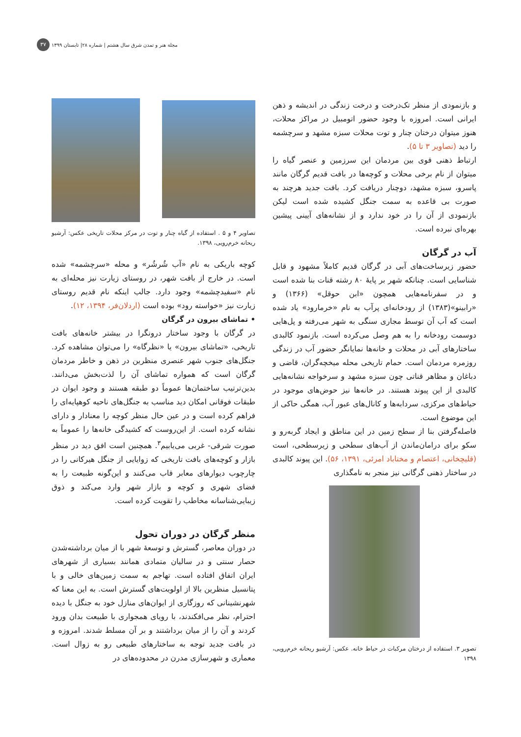مجلة هنر و تمدن شرق سال هشتم | شماره ۲۸| تابستان ۱۳۹۹ ۳۷
و بازنمودی از منظر تک‌درخت و درخت زندگی در اندیشه و ذهن ایرانی است. امروزه با وجود حضور اتومبیل در مراکز محلات، هنوز میتوان درختان چنار و توت محلات سبزه مشهد و سرچشمه را دید (تصاویر ۳ تا ۵).
ارتباط ذهنی قوی بین مردمان این سرزمین و عنصر گیاه را میتوان از نام برخی محلات و کوچه‌ها در بافت قدیم گرگان مانند پاسرو، سبزه مشهد، دوچنار دریافت کرد. بافت جدید هرچند به صورت بی قاعده به سمت جنگل کشیده شده است لیکن بازنمودی از آن را در خود ندارد و از نشانه‌های آیینی پیشین بهره‌ای نبرده است.
آب در گرگان
حضور زیرساخت‌های آبی در گرگان قدیم کاملاً مشهود و قابل شناسایی است. چنانکه شهر بر پایهٔ ۸۰ رشته قنات بنا شده است و در سفرنامه‌هایی همچون «ابن حوقل» (۱۳۶۶) و «رابینو»(۱۳۸۳) از رودخانه‌ای پرآب به نام «خرمارود» یاد شده است که آب آن توسط مجاری سنگی به شهر می‌رفته و پل‌هایی دوسمت رودخانه را به هم وصل می‌کرده است. بازنمود کالبدی ساختارهای آبی در محلات و خانه‌ها نمایانگر حضور آب در زندگی روزمره مردمان است. حمام تاریخی محله میخچه‌گران، قاضی و دباغان و مظاهر قناتی چون سبزه مشهد و سرخواجه نشانه‌هایی کالبدی از این پیوند هستند. در خانه‌ها نیز حوض‌های موجود در حیاط‌های مرکزی، سردابه‌ها و کانال‌های عبور آب، همگی حاکی از این موضوع است.
فاصله‌گرفتن بنا از سطح زمین در این مناطق و ایجاد گربه‌رو و سکو برای درامان‌ماندن از آب‌های سطحی و زیرسطحی، است (قلیچخانی، اعتصام و مختاباد امرئی، ۱۳۹۱، ۵۶). این پیوند کالبدی در ساختار ذهنی گرگانی نیز منجر به نامگذاری
تصویر ۳. استفاده از درختان مرکبات در حیاط خانه. عکس: آرشیو ریحانه خرم‌رویی، ۱۳۹۸
تصاویر ۴ و ۵ . استفاده از گیاه چنار و توت در مرکز محلات تاریخی عکس: آرشیو ریحانه خرم‌رویی، ۱۳۹۸.
کوچه باریکی به نام «آب شُرشُر» و محله «سرچشمه» شده است. در خارج از بافت شهر، در روستای زیارت نیز محله‌ای به نام «سفیدچشمه» وجود دارد. جالب اینکه نام قدیم روستای زیارت نیز «خواسته رود» بوده است (اردلان‌فر، ۱۳۹۴، ۱۲).
• تماشای بیرون در گرگان
در گرگان با وجود ساختار درونگرا در بیشتر خانه‌های بافت تاریخی، «تماشای بیرون» یا «نظرگاه» را می‌توان مشاهده کرد. جنگل‌های جنوب شهر عنصری منظرین در ذهن و خاطر مردمان گرگان است که همواره تماشای آن را لذت‌بخش می‌دانند. بدین‌ترتیب ساختمان‌ها عموماً دو طبقه هستند و وجود ایوان در طبقات فوقانی امکان دید مناسب به جنگل‌های ناحیه کوهپایه‌ای را فراهم کرده است و در عین حال منظر کوچه را معنادار و دارای نشانه کرده است. از این‌روست که کشیدگی خانه‌ها را عموماً به صورت شرقی- غربی می‌یابیم<sup>۳</sup>. همچنین است افق دید در منظر بازار و کوچه‌های بافت تاریخی که زوایایی از جنگل هیرکانی را در چارچوب دیوارهای معابر قاب می‌کنند و این‌گونه طبیعت را به فضای شهری و کوچه و بازار شهر وارد می‌کند و ذوق زیبایی‌شناسانه مخاطب را تقویت کرده است.
منظر گرگان در دوران تحول
در دوران معاصر، گسترش و توسعهٔ شهر با از میان برداشته‌شدن حصار سنتی و در سالیان متمادی همانند بسیاری از شهرهای ایران اتفاق افتاده است. تهاجم به سمت زمین‌های خالی و با پتانسیل منظرین بالا از اولویت‌های گسترش است. به این معنا که شهرنشینانی که روزگاری از ایوان‌های منازل خود به جنگل با دیده احترام، نظر می‌افکندند، با رویای همجواری با طبیعت بدان ورود کردند و آن را از میان برداشتند و بر آن مسلط شدند. امروزه و در بافت جدید توجه به ساختارهای طبیعی رو به زوال است. معماری و شهرسازی مدرن در محدوده‌های در